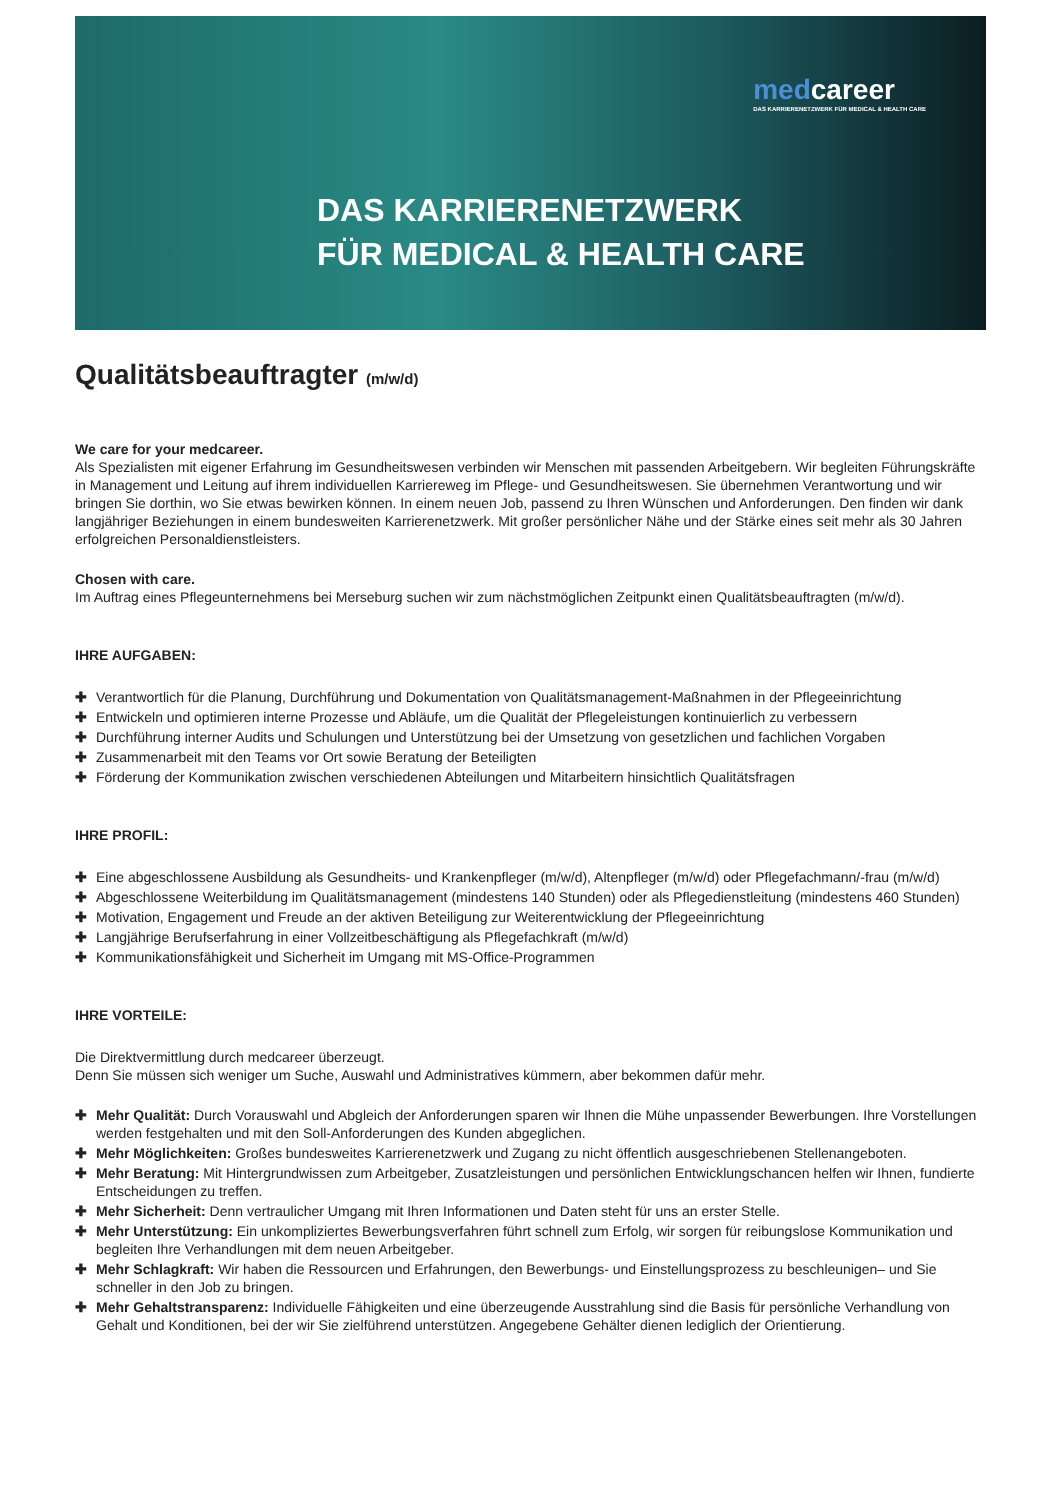medcareer
DAS KARRIERENETZWERK FÜR MEDICAL & HEALTH CARE
DAS KARRIERENETZWERK
FÜR MEDICAL & HEALTH CARE
Qualitätsbeauftragter (m/w/d)
We care for your medcareer.
Als Spezialisten mit eigener Erfahrung im Gesundheitswesen verbinden wir Menschen mit passenden Arbeitgebern. Wir begleiten Führungskräfte in Management und Leitung auf ihrem individuellen Karriereweg im Pflege- und Gesundheitswesen. Sie übernehmen Verantwortung und wir bringen Sie dorthin, wo Sie etwas bewirken können. In einem neuen Job, passend zu Ihren Wünschen und Anforderungen. Den finden wir dank langjähriger Beziehungen in einem bundesweiten Karrierenetzwerk. Mit großer persönlicher Nähe und der Stärke eines seit mehr als 30 Jahren erfolgreichen Personaldienstleisters.
Chosen with care.
Im Auftrag eines Pflegeunternehmens bei Merseburg suchen wir zum nächstmöglichen Zeitpunkt einen Qualitätsbeauftragten (m/w/d).
IHRE AUFGABEN:
✚ Verantwortlich für die Planung, Durchführung und Dokumentation von Qualitätsmanagement-Maßnahmen in der Pflegeeinrichtung
✚ Entwickeln und optimieren interne Prozesse und Abläufe, um die Qualität der Pflegeleistungen kontinuierlich zu verbessern
✚ Durchführung interner Audits und Schulungen und Unterstützung bei der Umsetzung von gesetzlichen und fachlichen Vorgaben
✚ Zusammenarbeit mit den Teams vor Ort sowie Beratung der Beteiligten
✚ Förderung der Kommunikation zwischen verschiedenen Abteilungen und Mitarbeitern hinsichtlich Qualitätsfragen
IHRE PROFIL:
✚ Eine abgeschlossene Ausbildung als Gesundheits- und Krankenpfleger (m/w/d), Altenpfleger (m/w/d) oder Pflegefachmann/-frau (m/w/d)
✚ Abgeschlossene Weiterbildung im Qualitätsmanagement (mindestens 140 Stunden) oder als Pflegedienstleitung (mindestens 460 Stunden)
✚ Motivation, Engagement und Freude an der aktiven Beteiligung zur Weiterentwicklung der Pflegeeinrichtung
✚ Langjährige Berufserfahrung in einer Vollzeitbeschäftigung als Pflegefachkraft (m/w/d)
✚ Kommunikationsfähigkeit und Sicherheit im Umgang mit MS-Office-Programmen
IHRE VORTEILE:
Die Direktvermittlung durch medcareer überzeugt.
Denn Sie müssen sich weniger um Suche, Auswahl und Administratives kümmern, aber bekommen dafür mehr.
✚ Mehr Qualität: Durch Vorauswahl und Abgleich der Anforderungen sparen wir Ihnen die Mühe unpassender Bewerbungen. Ihre Vorstellungen werden festgehalten und mit den Soll-Anforderungen des Kunden abgeglichen.
✚ Mehr Möglichkeiten: Großes bundesweites Karrierenetzwerk und Zugang zu nicht öffentlich ausgeschriebenen Stellenangeboten.
✚ Mehr Beratung: Mit Hintergrundwissen zum Arbeitgeber, Zusatzleistungen und persönlichen Entwicklungschancen helfen wir Ihnen, fundierte Entscheidungen zu treffen.
✚ Mehr Sicherheit: Denn vertraulicher Umgang mit Ihren Informationen und Daten steht für uns an erster Stelle.
✚ Mehr Unterstützung: Ein unkompliziertes Bewerbungsverfahren führt schnell zum Erfolg, wir sorgen für reibungslose Kommunikation und begleiten Ihre Verhandlungen mit dem neuen Arbeitgeber.
✚ Mehr Schlagkraft: Wir haben die Ressourcen und Erfahrungen, den Bewerbungs- und Einstellungsprozess zu beschleunigen– und Sie schneller in den Job zu bringen.
✚ Mehr Gehaltstransparenz: Individuelle Fähigkeiten und eine überzeugende Ausstrahlung sind die Basis für persönliche Verhandlung von Gehalt und Konditionen, bei der wir Sie zielführend unterstützen. Angegebene Gehälter dienen lediglich der Orientierung.